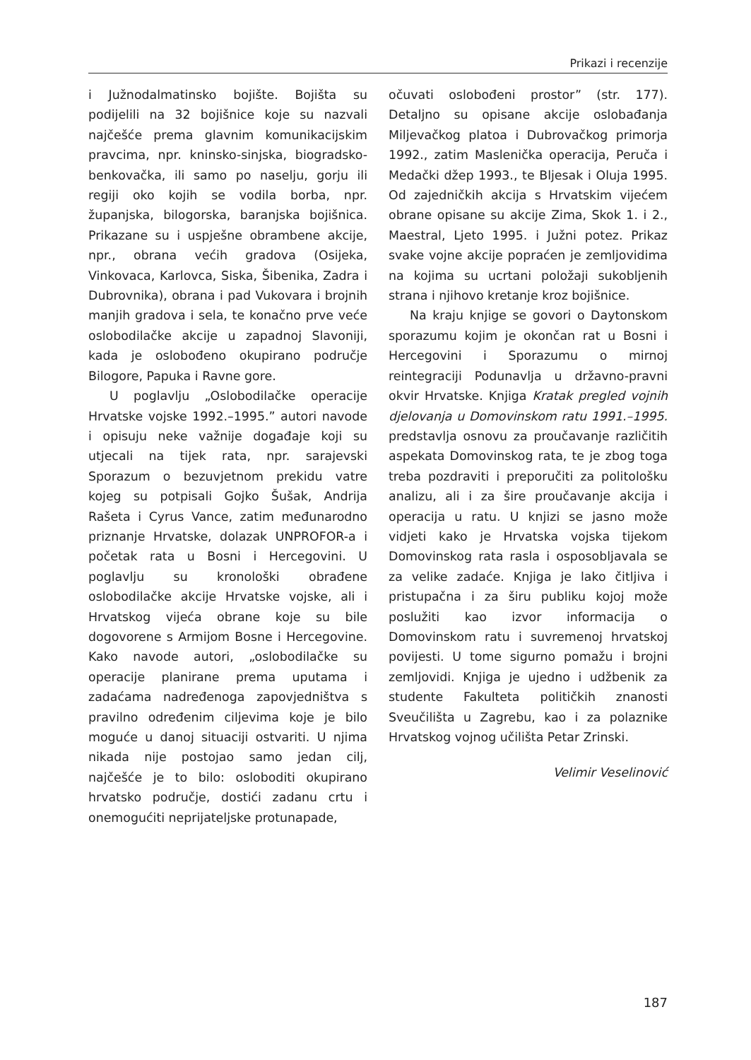Prikazi i recenzije
i Južnodalmatinsko bojište. Bojišta su podijelili na 32 bojišnice koje su nazvali najčešće prema glavnim komunikacijskim pravcima, npr. kninsko-sinjska, biogradsko-benkovačka, ili samo po naselju, gorju ili regiji oko kojih se vodila borba, npr. županjska, bilogorska, baranjska bojišnica. Prikazane su i uspješne obrambene akcije, npr., obrana većih gradova (Osijeka, Vinkovaca, Karlovca, Siska, Šibenika, Zadra i Dubrovnika), obrana i pad Vukovara i brojnih manjih gradova i sela, te konačno prve veće oslobodilačke akcije u zapadnoj Slavoniji, kada je oslobođeno okupirano područje Bilogore, Papuka i Ravne gore.
U poglavlju „Oslobodilačke operacije Hrvatske vojske 1992.–1995.” autori navode i opisuju neke važnije događaje koji su utjecali na tijek rata, npr. sarajevski Sporazum o bezuvjetnom prekidu vatre kojeg su potpisali Gojko Šušak, Andrija Rašeta i Cyrus Vance, zatim međunarodno priznanje Hrvatske, dolazak UNPROFOR-a i početak rata u Bosni i Hercegovini. U poglavlju su kronološki obrađene oslobodilačke akcije Hrvatske vojske, ali i Hrvatskog vijeća obrane koje su bile dogovorene s Armijom Bosne i Hercegovine. Kako navode autori, „oslobodilačke su operacije planirane prema uputama i zadaćama nadređenoga zapovjedništva s pravilno određenim ciljevima koje je bilo moguće u danoj situaciji ostvariti. U njima nikada nije postojao samo jedan cilj, najčešće je to bilo: osloboditi okupirano hrvatsko područje, dostići zadanu crtu i onemogućiti neprijateljske protunapade,
očuvati oslobođeni prostor” (str. 177). Detaljno su opisane akcije oslobađanja Miljevačkog platoa i Dubrovačkog primorja 1992., zatim Maslenička operacija, Peruča i Medački džep 1993., te Bljesak i Oluja 1995. Od zajedničkih akcija s Hrvatskim vijećem obrane opisane su akcije Zima, Skok 1. i 2., Maestral, Ljeto 1995. i Južni potez. Prikaz svake vojne akcije popraćen je zemljovidima na kojima su ucrtani položaji sukobljenih strana i njihovo kretanje kroz bojišnice.
Na kraju knjige se govori o Daytonskom sporazumu kojim je okončan rat u Bosni i Hercegovini i Sporazumu o mirnoj reintegraciji Podunavlja u državno-pravni okvir Hrvatske. Knjiga Kratak pregled vojnih djelovanja u Domovinskom ratu 1991.–1995. predstavlja osnovu za proučavanje različitih aspekata Domovinskog rata, te je zbog toga treba pozdraviti i preporučiti za politološku analizu, ali i za šire proučavanje akcija i operacija u ratu. U knjizi se jasno može vidjeti kako je Hrvatska vojska tijekom Domovinskog rata rasla i osposobljavala se za velike zadaće. Knjiga je lako čitljiva i pristupačna i za širu publiku kojoj može poslužiti kao izvor informacija o Domovinskom ratu i suvremenoj hrvatskoj povijesti. U tome sigurno pomažu i brojni zemljovidi. Knjiga je ujedno i udžbenik za studente Fakulteta političkih znanosti Sveučilišta u Zagrebu, kao i za polaznike Hrvatskog vojnog učilišta Petar Zrinski.
Velimir Veselinović
187